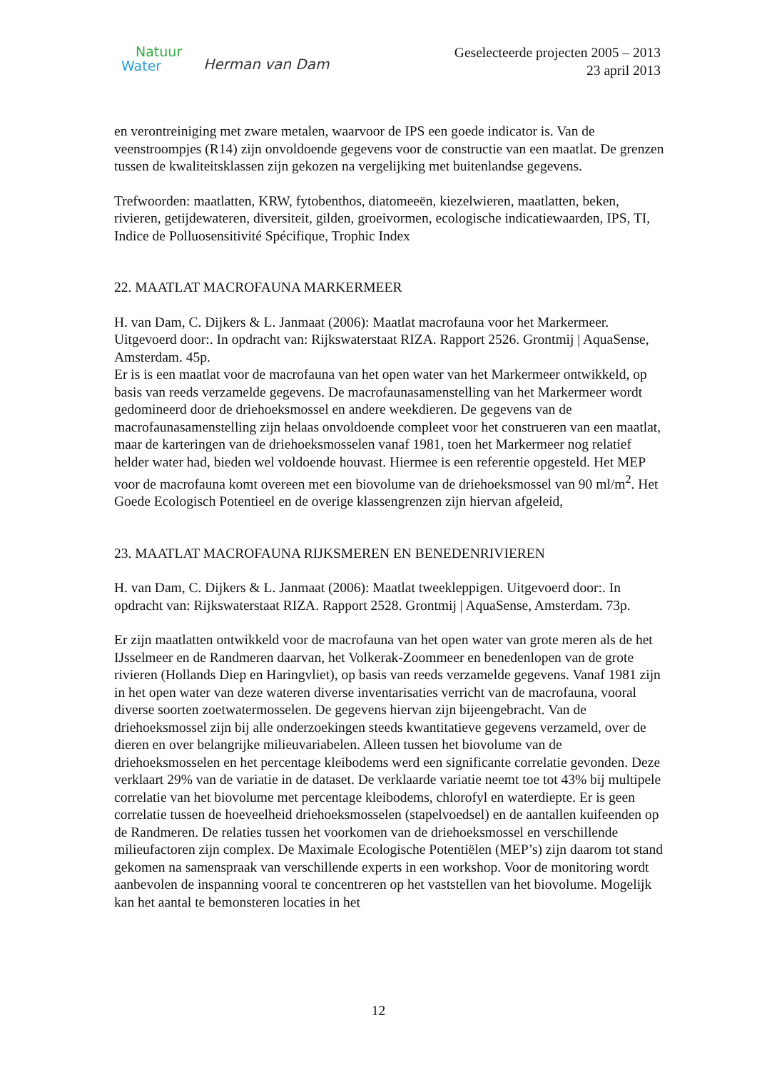Natuur
Water
Herman van Dam
Geselecteerde projecten 2005 – 2013
23 april 2013
en verontreiniging met zware metalen, waarvoor de IPS een goede indicator is. Van de veenstroompjes (R14) zijn onvoldoende gegevens voor de constructie van een maatlat. De grenzen tussen de kwaliteitsklassen zijn gekozen na vergelijking met buitenlandse gegevens.
Trefwoorden: maatlatten, KRW, fytobenthos, diatomeeën, kiezelwieren, maatlatten, beken, rivieren, getijdewateren, diversiteit, gilden, groeivormen, ecologische indicatiewaarden, IPS, TI, Indice de Polluosensitivité Spécifique, Trophic Index
22. MAATLAT MACROFAUNA MARKERMEER
H. van Dam, C. Dijkers & L. Janmaat (2006): Maatlat macrofauna voor het Markermeer. Uitgevoerd door:. In opdracht van: Rijkswaterstaat RIZA. Rapport 2526. Grontmij | AquaSense, Amsterdam. 45p.
Er is is een maatlat voor de macrofauna van het open water van het Markermeer ontwikkeld, op basis van reeds verzamelde gegevens. De macrofaunasamenstelling van het Markermeer wordt gedomineerd door de driehoeksmossel en andere weekdieren. De gegevens van de macrofaunasamenstelling zijn helaas onvoldoende compleet voor het construeren van een maatlat, maar de karteringen van de driehoeksmosselen vanaf 1981, toen het Markermeer nog relatief helder water had, bieden wel voldoende houvast. Hiermee is een referentie opgesteld. Het MEP voor de macrofauna komt overeen met een biovolume van de driehoeksmossel van 90 ml/m<sup>2</sup>. Het Goede Ecologisch Potentieel en de overige klassengrenzen zijn hiervan afgeleid,
23. MAATLAT MACROFAUNA RIJKSMEREN EN BENEDENRIVIEREN
H. van Dam, C. Dijkers & L. Janmaat (2006): Maatlat tweekleppigen. Uitgevoerd door:. In opdracht van: Rijkswaterstaat RIZA. Rapport 2528. Grontmij | AquaSense, Amsterdam. 73p.
Er zijn maatlatten ontwikkeld voor de macrofauna van het open water van grote meren als de het IJsselmeer en de Randmeren daarvan, het Volkerak-Zoommeer en benedenlopen van de grote rivieren (Hollands Diep en Haringvliet), op basis van reeds verzamelde gegevens. Vanaf 1981 zijn in het open water van deze wateren diverse inventarisaties verricht van de macrofauna, vooral diverse soorten zoetwatermosselen. De gegevens hiervan zijn bijeengebracht. Van de driehoeksmossel zijn bij alle onderzoekingen steeds kwantitatieve gegevens verzameld, over de dieren en over belangrijke milieuvariabelen. Alleen tussen het biovolume van de driehoeksmosselen en het percentage kleibodems werd een significante correlatie gevonden. Deze verklaart 29% van de variatie in de dataset. De verklaarde variatie neemt toe tot 43% bij multipele correlatie van het biovolume met percentage kleibodems, chlorofyl en waterdiepte. Er is geen correlatie tussen de hoeveelheid driehoeksmosselen (stapelvoedsel) en de aantallen kuifeenden op de Randmeren. De relaties tussen het voorkomen van de driehoeksmossel en verschillende milieufactoren zijn complex. De Maximale Ecologische Potentiëlen (MEP’s) zijn daarom tot stand gekomen na samenspraak van verschillende experts in een workshop. Voor de monitoring wordt aanbevolen de inspanning vooral te concentreren op het vaststellen van het biovolume. Mogelijk kan het aantal te bemonsteren locaties in het
12